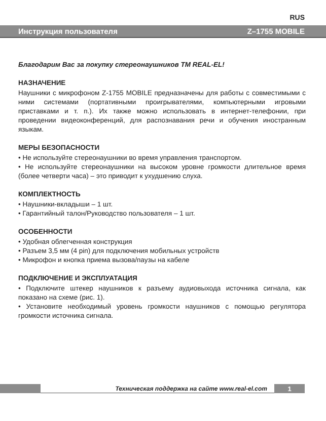RUS
Инструкция пользователя Z–1755 MOBILE
Благодарим Вас за покупку стереонаушников ТМ REAL-EL!
НАЗНАЧЕНИЕ
Наушники с микрофоном Z-1755 MOBILE предназначены для работы с совместимыми с ними системами (портативными проигрывателями, компьютерными игровыми приставками и т. п.). Их также можно использовать в интернет-телефонии, при проведении видеоконференций, для распознавания речи и обучения иностранным языкам.
МЕРЫ БЕЗОПАСНОСТИ
• Не используйте стереонаушники во время управления транспортом.
• Не используйте стереонаушники на высоком уровне громкости длительное время (более четверти часа) – это приводит к ухудшению слуха.
КОМПЛЕКТНОСТЬ
• Наушники-вкладыши – 1 шт.
• Гарантийный талон/Руководство пользователя – 1 шт.
ОСОБЕННОСТИ
• Удобная облегченная конструкция
• Разъем 3,5 мм (4 pin) для подключения мобильных устройств
• Микрофон и кнопка приема вызова/паузы на кабеле
ПОДКЛЮЧЕНИЕ И ЭКСПЛУАТАЦИЯ
• Подключите штекер наушников к разъему аудиовыхода источника сигнала, как показано на схеме (рис. 1).
• Установите необходимый уровень громкости наушников с помощью регулятора громкости источника сигнала.
Техническая поддержка на сайте www.real-el.com
1